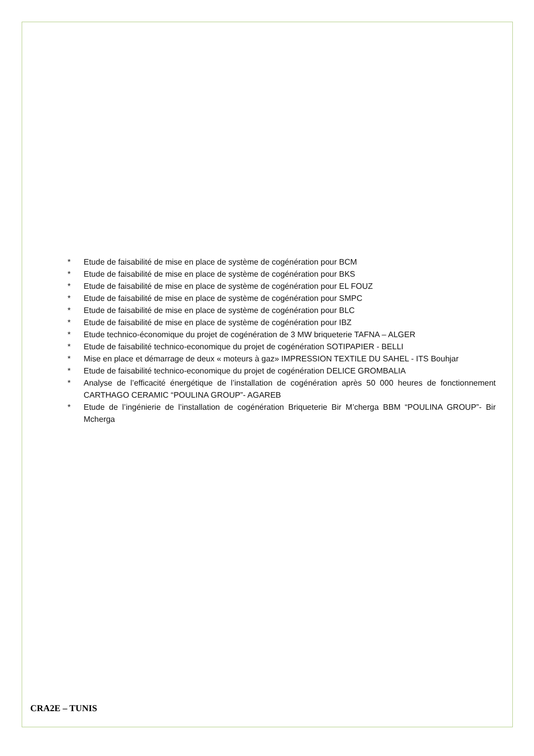* Etude de faisabilité de mise en place de système de cogénération pour BCM
* Etude de faisabilité de mise en place de système de cogénération pour BKS
* Etude de faisabilité de mise en place de système de cogénération pour EL FOUZ
* Etude de faisabilité de mise en place de système de cogénération pour SMPC
* Etude de faisabilité de mise en place de système de cogénération pour BLC
* Etude de faisabilité de mise en place de système de cogénération pour IBZ
* Etude technico-économique du projet de cogénération de 3 MW briqueterie TAFNA – ALGER
* Etude de faisabilité technico-economique du projet de cogénération SOTIPAPIER - BELLI
* Mise en place et démarrage de deux « moteurs à gaz» IMPRESSION TEXTILE DU SAHEL - ITS Bouhjar
* Etude de faisabilité technico-economique du projet de cogénération DELICE GROMBALIA
* Analyse de l’efficacité énergétique de l’installation de cogénération après 50 000 heures de fonctionnement CARTHAGO CERAMIC “POULINA GROUP”- AGAREB
* Etude de l’ingénierie de l’installation de cogénération Briqueterie Bir M’cherga BBM “POULINA GROUP”- Bir Mcherga
CRA2E – TUNIS